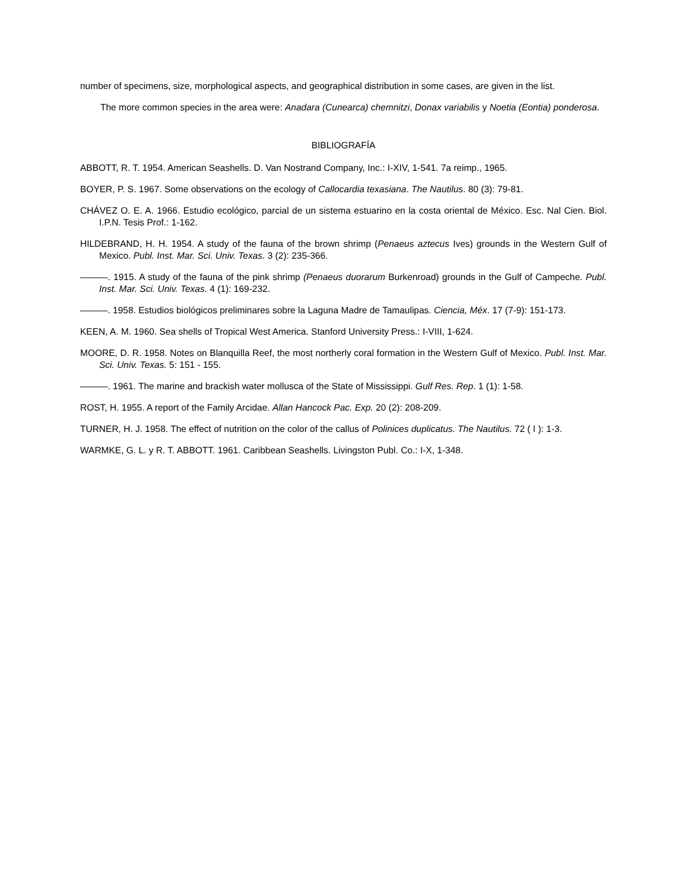number of specimens, size, morphological aspects, and geographical distribution in some cases, are given in the list.
The more common species in the area were: Anadara (Cunearca) chemnitzi, Donax variabilis y Noetia (Eontia) ponderosa.
BIBLIOGRAFÍA
ABBOTT, R. T. 1954. American Seashells. D. Van Nostrand Company, Inc.: I-XIV, 1-541. 7a reimp., 1965.
BOYER, P. S. 1967. Some observations on the ecology of Callocardia texasiana. The Nautilus. 80 (3): 79-81.
CHÁVEZ O. E. A. 1966. Estudio ecológico, parcial de un sistema estuarino en la costa oriental de México. Esc. Nal Cien. Biol. I.P.N. Tesis Prof.: 1-162.
HILDEBRAND, H. H. 1954. A study of the fauna of the brown shrimp (Penaeus aztecus Ives) grounds in the Western Gulf of Mexico. Publ. Inst. Mar. Sci. Univ. Texas. 3 (2): 235-366.
———. 1915. A study of the fauna of the pink shrimp (Penaeus duorarum Burkenroad) grounds in the Gulf of Campeche. Publ. Inst. Mar. Sci. Univ. Texas. 4 (1): 169-232.
———. 1958. Estudios biológicos preliminares sobre la Laguna Madre de Tamaulipas. Ciencia, Méx. 17 (7-9): 151-173.
KEEN, A. M. 1960. Sea shells of Tropical West America. Stanford University Press.: I-VIII, 1-624.
MOORE, D. R. 1958. Notes on Blanquilla Reef, the most northerly coral formation in the Western Gulf of Mexico. Publ. Inst. Mar. Sci. Univ. Texas. 5: 151 - 155.
———. 1961. The marine and brackish water mollusca of the State of Mississippi. Gulf Res. Rep. 1 (1): 1-58.
ROST, H. 1955. A report of the Family Arcidae. Allan Hancock Pac. Exp. 20 (2): 208-209.
TURNER, H. J. 1958. The effect of nutrition on the color of the callus of Polinices duplicatus. The Nautilus. 72 ( I ): 1-3.
WARMKE, G. L. y R. T. ABBOTT. 1961. Caribbean Seashells. Livingston Publ. Co.: I-X, 1-348.